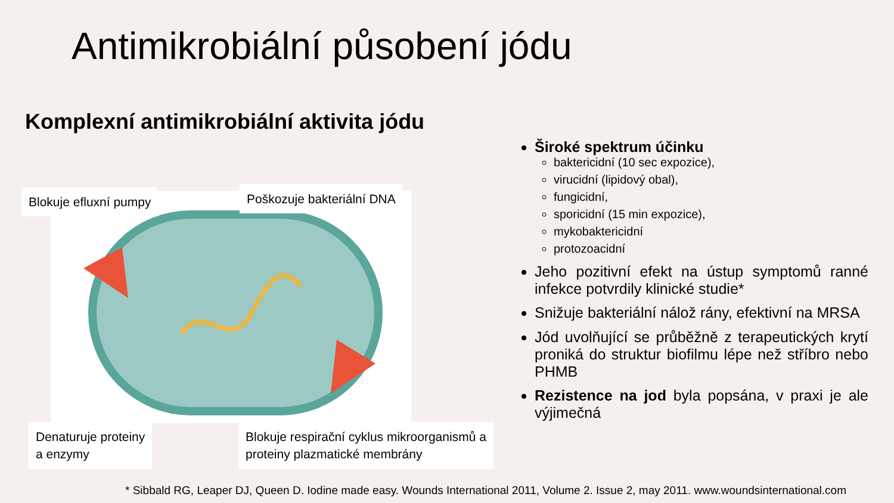Antimikrobiální působení jódu
Komplexní antimikrobiální aktivita jódu
Blokuje efluxní pumpy Poškozuje bakteriální DNA
Denaturuje proteiny
a enzymy
Blokuje respirační cyklus mikroorganismů a
proteiny plazmatické membrány
Široké spektrum účinku
baktericidní (10 sec expozice),
virucidní (lipidový obal),
fungicidní,
sporicidní (15 min expozice),
mykobaktericidní
protozoacidní
Jeho pozitivní efekt na ústup symptomů ranné infekce potvrdily klinické studie*
Snižuje bakteriální nálož rány, efektivní na MRSA
Jód uvolňující se průběžně z terapeutických krytí proniká do struktur biofilmu lépe než stříbro nebo PHMB
Rezistence na jod byla popsána, v praxi je ale výjimečná
* Sibbald RG, Leaper DJ, Queen D. Iodine made easy. Wounds International 2011, Volume 2. Issue 2, may 2011. www.woundsinternational.com